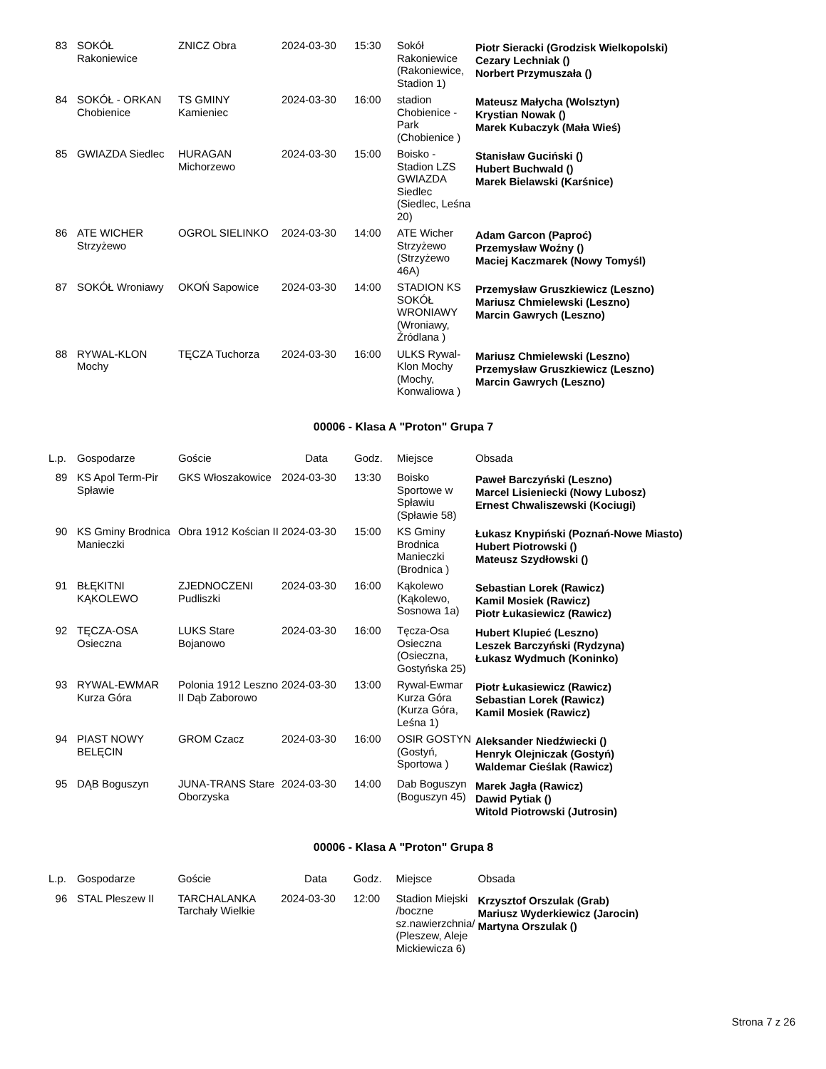| 83 | SOKÓŁ Rakoniewice | ZNICZ Obra | 2024-03-30 | 15:30 | Sokół Rakoniewice (Rakoniewice, Stadion 1) | Piotr Sieracki (Grodzisk Wielkopolski) Cezary Lechniak () Norbert Przymuszała () |
| 84 | SOKÓŁ - ORKAN Chobienice | TS GMINY Kamieniec | 2024-03-30 | 16:00 | stadion Chobienice - Park (Chobienice ) | Mateusz Małycha (Wolsztyn) Krystian Nowak () Marek Kubaczyk (Mała Wieś) |
| 85 | GWIAZDA Siedlec | HURAGAN Michorzewo | 2024-03-30 | 15:00 | Boisko - Stadion LZS GWIAZDA Siedlec (Siedlec, Leśna 20) | Stanisław Guciński () Hubert Buchwald () Marek Bielawski (Karśnice) |
| 86 | ATE WICHER Strzyżewo | OGROL SIELINKO | 2024-03-30 | 14:00 | ATE Wicher Strzyżewo (Strzyżewo 46A) | Adam Garcon (Paproć) Przemysław Woźny () Maciej Kaczmarek (Nowy Tomyśl) |
| 87 | SOKÓŁ Wroniawy | OKOŃ Sapowice | 2024-03-30 | 14:00 | STADION KS SOKÓŁ WRONIAWY (Wroniawy, Źródlana ) | Przemysław Gruszkiewicz (Leszno) Mariusz Chmielewski (Leszno) Marcin Gawrych (Leszno) |
| 88 | RYWAL-KLON Mochy | TĘCZA Tuchorza | 2024-03-30 | 16:00 | ULKS Rywal-Klon Mochy (Mochy, Konwaliowa ) | Mariusz Chmielewski (Leszno) Przemysław Gruszkiewicz (Leszno) Marcin Gawrych (Leszno) |
00006 - Klasa A "Proton" Grupa 7
| L.p. | Gospodarze | Goście | Data | Godz. | Miejsce | Obsada |
| --- | --- | --- | --- | --- | --- | --- |
| 89 | KS Apol Term-Pir Spławie | GKS Włoszakowice | 2024-03-30 | 13:30 | Boisko Sportowe w Spławiu (Spławie 58) | Paweł Barczyński (Leszno) Marcel Lisieniecki (Nowy Lubosz) Ernest Chwaliszewski (Kociugi) |
| 90 | KS Gminy Brodnica Manieczki | Obra 1912 Kościan II | 2024-03-30 | 15:00 | KS Gminy Brodnica Manieczki (Brodnica ) | Łukasz Knypiński (Poznań-Nowe Miasto) Hubert Piotrowski () Mateusz Szydłowski () |
| 91 | BŁĘKITNI KĄKOLEWO | ZJEDNOCZENI Pudliszki | 2024-03-30 | 16:00 | Kąkolewo (Kąkolewo, Sosnowa 1a) | Sebastian Lorek (Rawicz) Kamil Mosiek (Rawicz) Piotr Łukasiewicz (Rawicz) |
| 92 | TĘCZA-OSA Osieczna | LUKS Stare Bojanowo | 2024-03-30 | 16:00 | Tęcza-Osa Osieczna (Osieczna, Gostyńska 25) | Hubert Klupieć (Leszno) Leszek Barczyński (Rydzyna) Łukasz Wydmuch (Koninko) |
| 93 | RYWAL-EWMAR Kurza Góra | Polonia 1912 Leszno II Dąb Zaborowo | 2024-03-30 | 13:00 | Rywal-Ewmar Kurza Góra (Kurza Góra, Leśna 1) | Piotr Łukasiewicz (Rawicz) Sebastian Lorek (Rawicz) Kamil Mosiek (Rawicz) |
| 94 | PIAST NOWY BELĘCIN | GROM Czacz | 2024-03-30 | 16:00 | OSIR GOSTYN (Gostyń, Sportowa ) | Aleksander Niedźwiecki () Henryk Olejniczak (Gostyń) Waldemar Cieślak (Rawicz) |
| 95 | DĄB Boguszyn | JUNA-TRANS Stare Oborzyska | 2024-03-30 | 14:00 | Dab Boguszyn (Boguszyn 45) | Marek Jagła (Rawicz) Dawid Pytiak () Witold Piotrowski (Jutrosin) |
00006 - Klasa A "Proton" Grupa 8
| L.p. | Gospodarze | Goście | Data | Godz. | Miejsce | Obsada |
| --- | --- | --- | --- | --- | --- | --- |
| 96 | STAL Pleszew II | TARCHALANKA Tarchały Wielkie | 2024-03-30 | 12:00 | Stadion Miejski /boczne sz.nawierzchnia/ (Pleszew, Aleje Mickiewicza 6) | Krzysztof Orszulak (Grab) Mariusz Wyderkiewicz (Jarocin) Martyna Orszulak () |
Strona 7 z 26